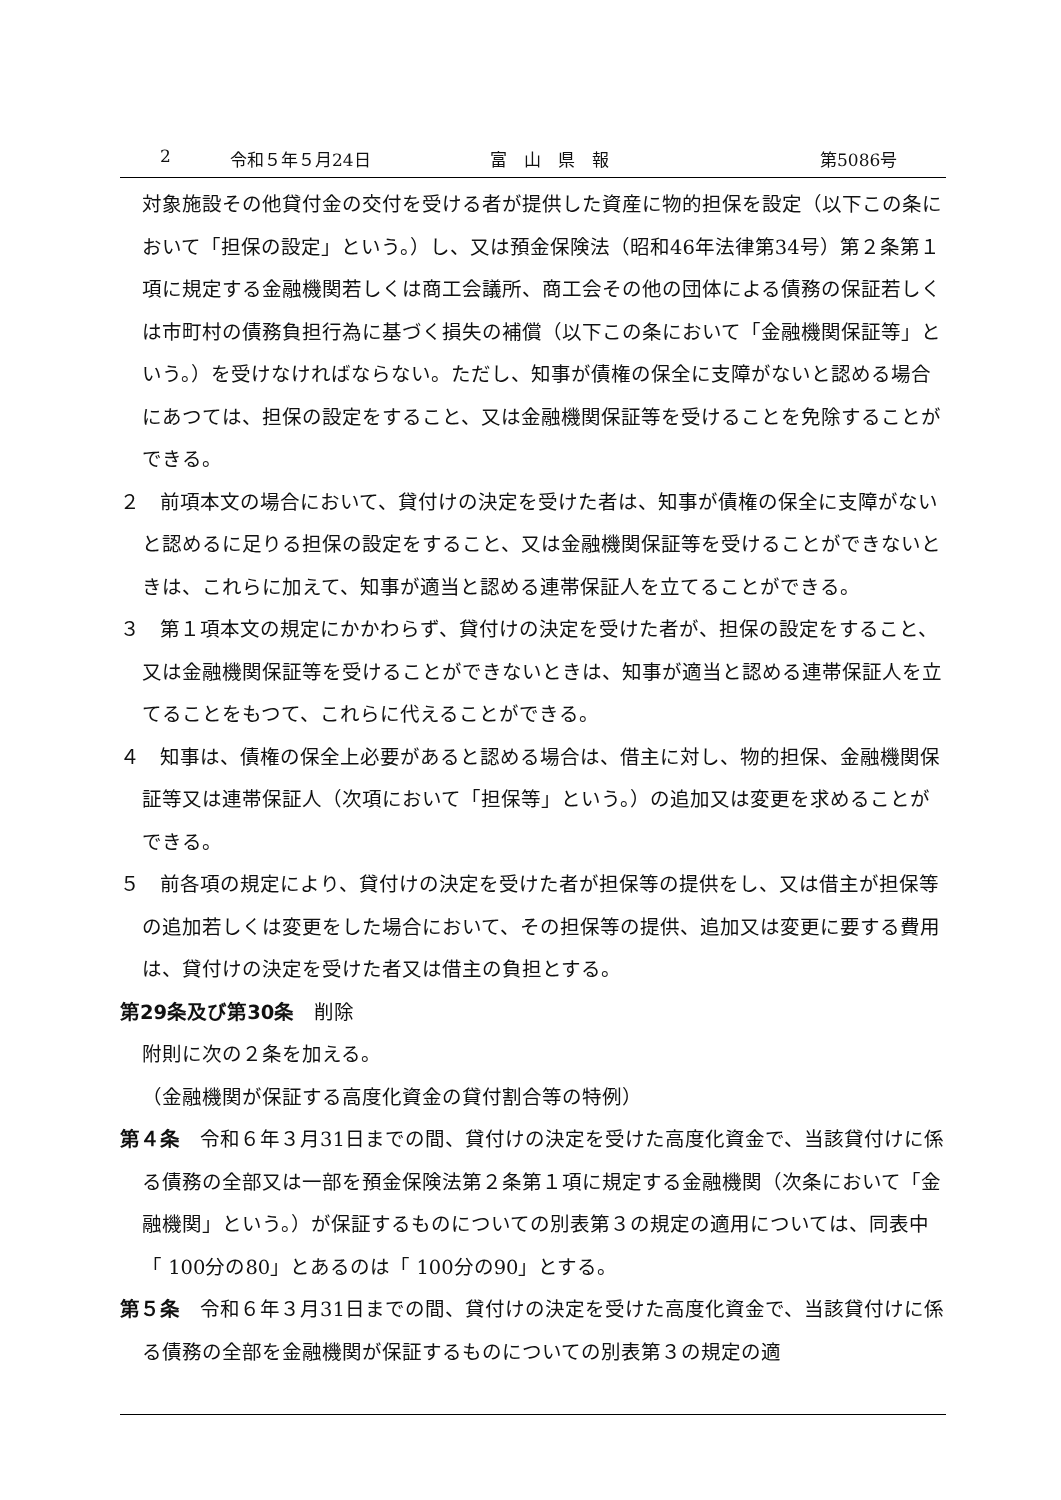2 令和５年５月24日 富　山　県　報 第5086号
対象施設その他貸付金の交付を受ける者が提供した資産に物的担保を設定（以下この条において「担保の設定」という。）し、又は預金保険法（昭和46年法律第34号）第２条第１項に規定する金融機関若しくは商工会議所、商工会その他の団体による債務の保証若しくは市町村の債務負担行為に基づく損失の補償（以下この条において「金融機関保証等」という。）を受けなければならない。ただし、知事が債権の保全に支障がないと認める場合にあつては、担保の設定をすること、又は金融機関保証等を受けることを免除することができる。
２　前項本文の場合において、貸付けの決定を受けた者は、知事が債権の保全に支障がないと認めるに足りる担保の設定をすること、又は金融機関保証等を受けることができないときは、これらに加えて、知事が適当と認める連帯保証人を立てることができる。
３　第１項本文の規定にかかわらず、貸付けの決定を受けた者が、担保の設定をすること、又は金融機関保証等を受けることができないときは、知事が適当と認める連帯保証人を立てることをもつて、これらに代えることができる。
４　知事は、債権の保全上必要があると認める場合は、借主に対し、物的担保、金融機関保証等又は連帯保証人（次項において「担保等」という。）の追加又は変更を求めることができる。
５　前各項の規定により、貸付けの決定を受けた者が担保等の提供をし、又は借主が担保等の追加若しくは変更をした場合において、その担保等の提供、追加又は変更に要する費用は、貸付けの決定を受けた者又は借主の負担とする。
第29条及び第30条　削除
附則に次の２条を加える。
（金融機関が保証する高度化資金の貸付割合等の特例）
第４条　令和６年３月31日までの間、貸付けの決定を受けた高度化資金で、当該貸付けに係る債務の全部又は一部を預金保険法第２条第１項に規定する金融機関（次条において「金融機関」という。）が保証するものについての別表第３の規定の適用については、同表中「 100分の80」とあるのは「 100分の90」とする。
第５条　令和６年３月31日までの間、貸付けの決定を受けた高度化資金で、当該貸付けに係る債務の全部を金融機関が保証するものについての別表第３の規定の適